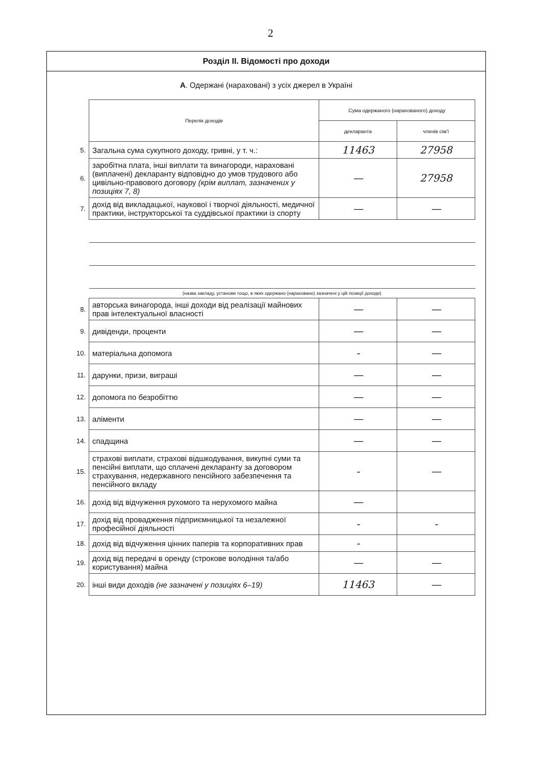2
Розділ II. Відомості про доходи
А. Одержані (нараховані) з усіх джерел в Україні
| | Перелік доходів | Сума одержаного (нарахованого) доходу | |
| | | декларанта | членів сім'ї |
| 5. | Загальна сума сукупного доходу, гривні, у т. ч.: | 11463 | 27958 |
| 6. | заробітна плата, інші виплати та винагороди, нараховані (виплачені) декларанту відповідно до умов трудового або цивільно-правового договору (крім виплат, зазначених у позиціях 7, 8) | — | 27958 |
| 7. | дохід від викладацької, наукової і творчої діяльності, медичної практики, інструкторської та суддівської практики із спорту | — | — |
| | (назва закладу, установи тощо, в яких одержано (нараховано) зазначені у цій позиції доходи) | | |
| 8. | авторська винагорода, інші доходи від реалізації майнових прав інтелектуальної власності | — | — |
| 9. | дивіденди, проценти | — | — |
| 10. | матеріальна допомога | - | — |
| 11. | дарунки, призи, виграші | — | — |
| 12. | допомога по безробіттю | — | — |
| 13. | аліменти | — | — |
| 14. | спадщина | — | — |
| 15. | страхові виплати, страхові відшкодування, викупні суми та пенсійні виплати, що сплачені декларанту за договором страхування, недержавного пенсійного забезпечення та пенсійного вкладу | - | — |
| 16. | дохід від відчуження рухомого та нерухомого майна | — | |
| 17. | дохід від провадження підприємницької та незалежної професійної діяльності | - | - |
| 18. | дохід від відчуження цінних паперів та корпоративних прав | - | |
| 19. | дохід від передачі в оренду (строкове володіння та/або користування) майна | — | — |
| 20. | інші види доходів (не зазначені у позиціях 6–19) | 11463 | — |